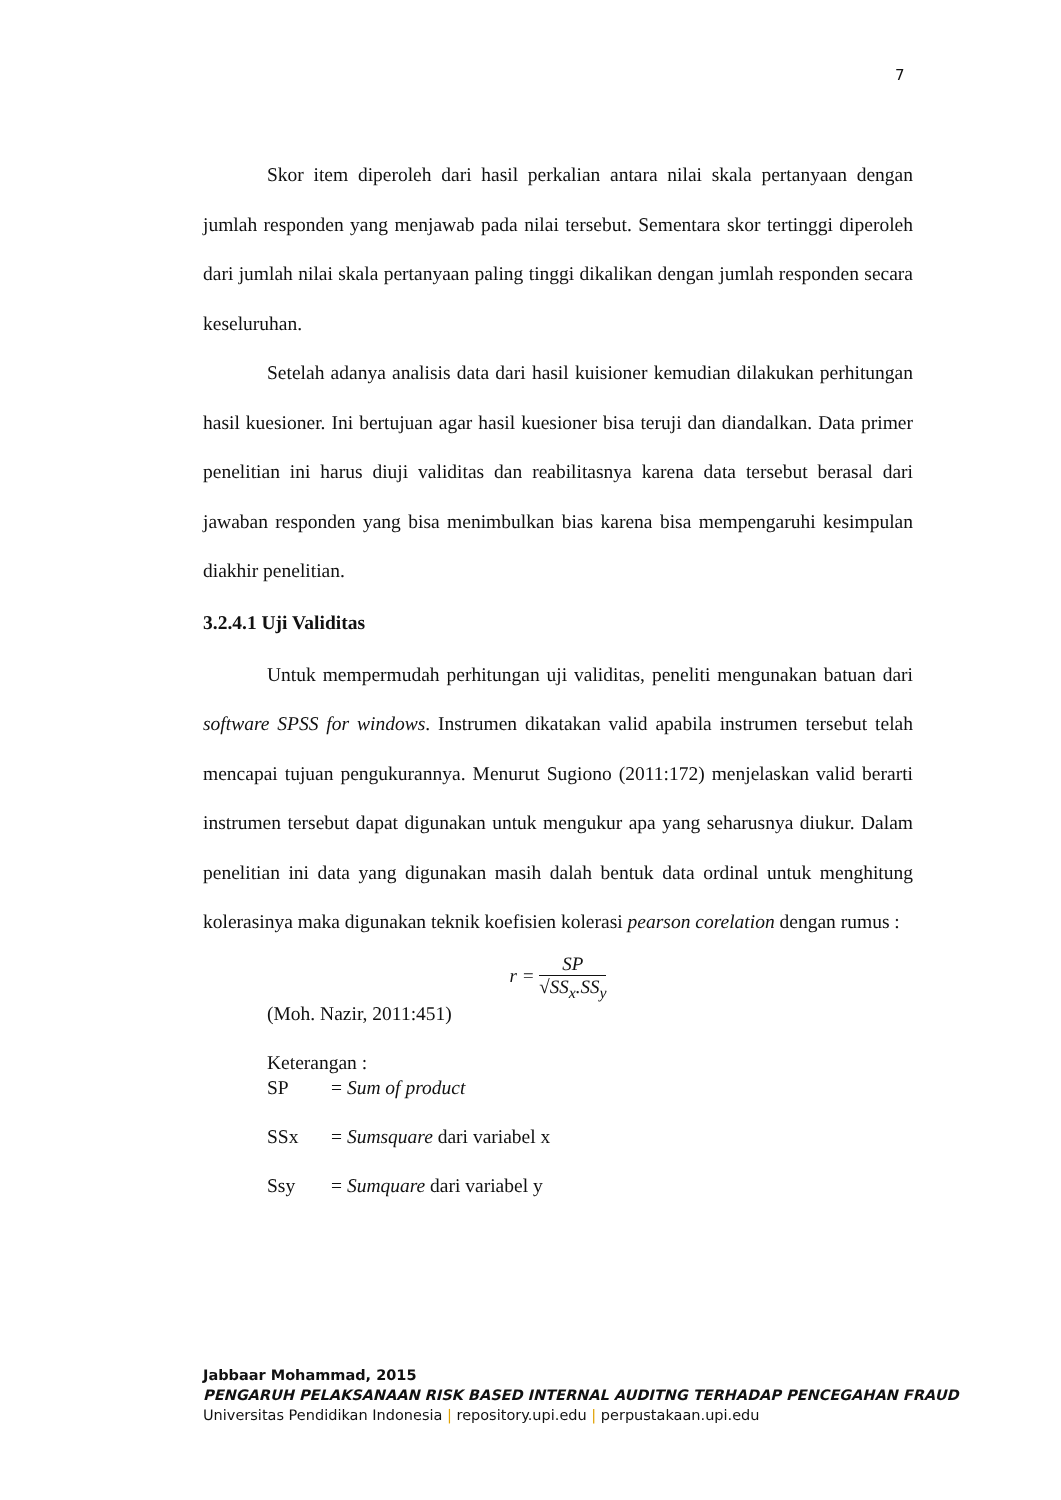7
Skor item diperoleh dari hasil perkalian antara nilai skala pertanyaan dengan jumlah responden yang menjawab pada nilai tersebut. Sementara skor tertinggi diperoleh dari jumlah nilai skala pertanyaan paling tinggi dikalikan dengan jumlah responden secara keseluruhan.
Setelah adanya analisis data dari hasil kuisioner kemudian dilakukan perhitungan hasil kuesioner. Ini bertujuan agar hasil kuesioner bisa teruji dan diandalkan. Data primer penelitian ini harus diuji validitas dan reabilitasnya karena data tersebut berasal dari jawaban responden yang bisa menimbulkan bias karena bisa mempengaruhi kesimpulan diakhir penelitian.
3.2.4.1 Uji Validitas
Untuk mempermudah perhitungan uji validitas, peneliti mengunakan batuan dari software SPSS for windows. Instrumen dikatakan valid apabila instrumen tersebut telah mencapai tujuan pengukurannya. Menurut Sugiono (2011:172) menjelaskan valid berarti instrumen tersebut dapat digunakan untuk mengukur apa yang seharusnya diukur. Dalam penelitian ini data yang digunakan masih dalah bentuk data ordinal untuk menghitung kolerasinya maka digunakan teknik koefisien kolerasi pearson corelation dengan rumus :
r =
SP
√SS<sub>x</sub>.SS<sub>y</sub>
(Moh. Nazir, 2011:451)
Keterangan :
| SP | = Sum of product |
| SSx | = Sumsquare dari variabel x |
| Ssy | = Sumquare dari variabel y |
Jabbaar Mohammad, 2015
PENGARUH PELAKSANAAN RISK BASED INTERNAL AUDITNG TERHADAP PENCEGAHAN FRAUD
Universitas Pendidikan Indonesia | repository.upi.edu | perpustakaan.upi.edu